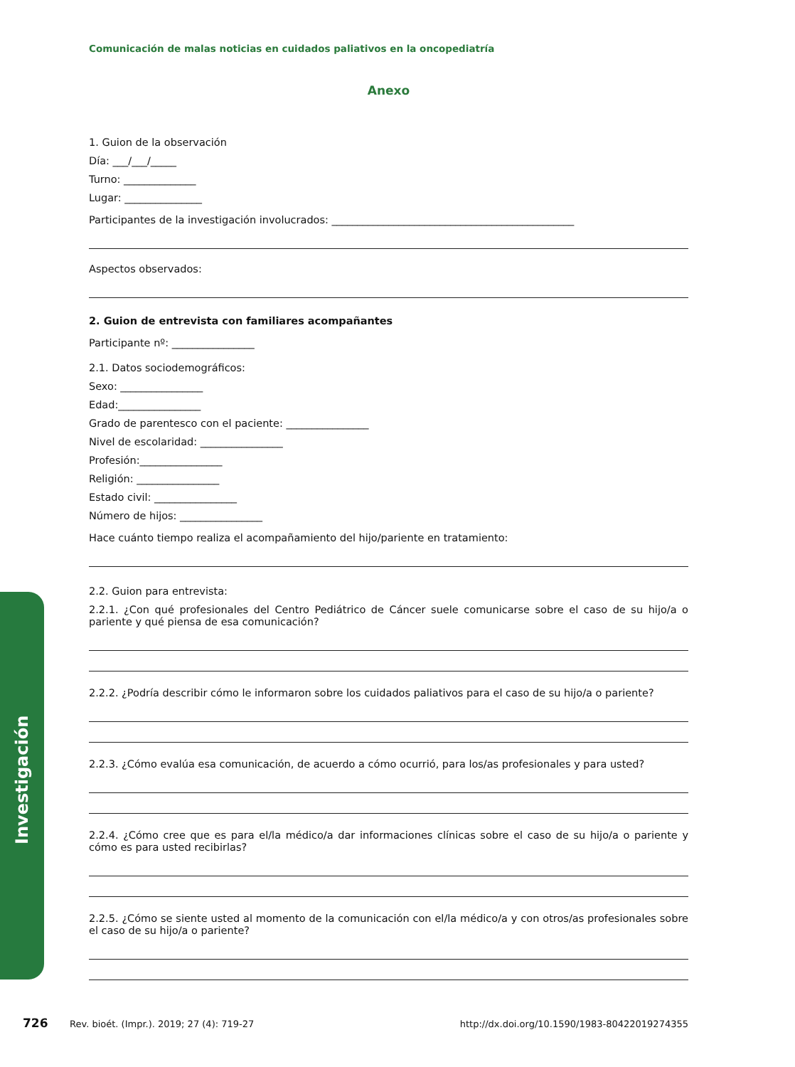Investigación
Comunicación de malas noticias en cuidados paliativos en la oncopediatría
Anexo
1. Guion de la observación
Día: ___/___/_____
Turno: ______________
Lugar: _______________
Participantes de la investigación involucrados: _______________________________________________
Aspectos observados:
2. Guion de entrevista con familiares acompañantes
Participante nº: ________________
2.1. Datos sociodemográficos:
Sexo: ________________
Edad:________________
Grado de parentesco con el paciente: ________________
Nivel de escolaridad: ________________
Profesión:________________
Religión: ________________
Estado civil: ________________
Número de hijos: ________________
Hace cuánto tiempo realiza el acompañamiento del hijo/pariente en tratamiento:
2.2. Guion para entrevista:
2.2.1. ¿Con qué profesionales del Centro Pediátrico de Cáncer suele comunicarse sobre el caso de su hijo/a o pariente y qué piensa de esa comunicación?
2.2.2. ¿Podría describir cómo le informaron sobre los cuidados paliativos para el caso de su hijo/a o pariente?
2.2.3. ¿Cómo evalúa esa comunicación, de acuerdo a cómo ocurrió, para los/as profesionales y para usted?
2.2.4. ¿Cómo cree que es para el/la médico/a dar informaciones clínicas sobre el caso de su hijo/a o pariente y cómo es para usted recibirlas?
2.2.5. ¿Cómo se siente usted al momento de la comunicación con el/la médico/a y con otros/as profesionales sobre el caso de su hijo/a o pariente?
726 Rev. bioét. (Impr.). 2019; 27 (4): 719-27 http://dx.doi.org/10.1590/1983-80422019274355